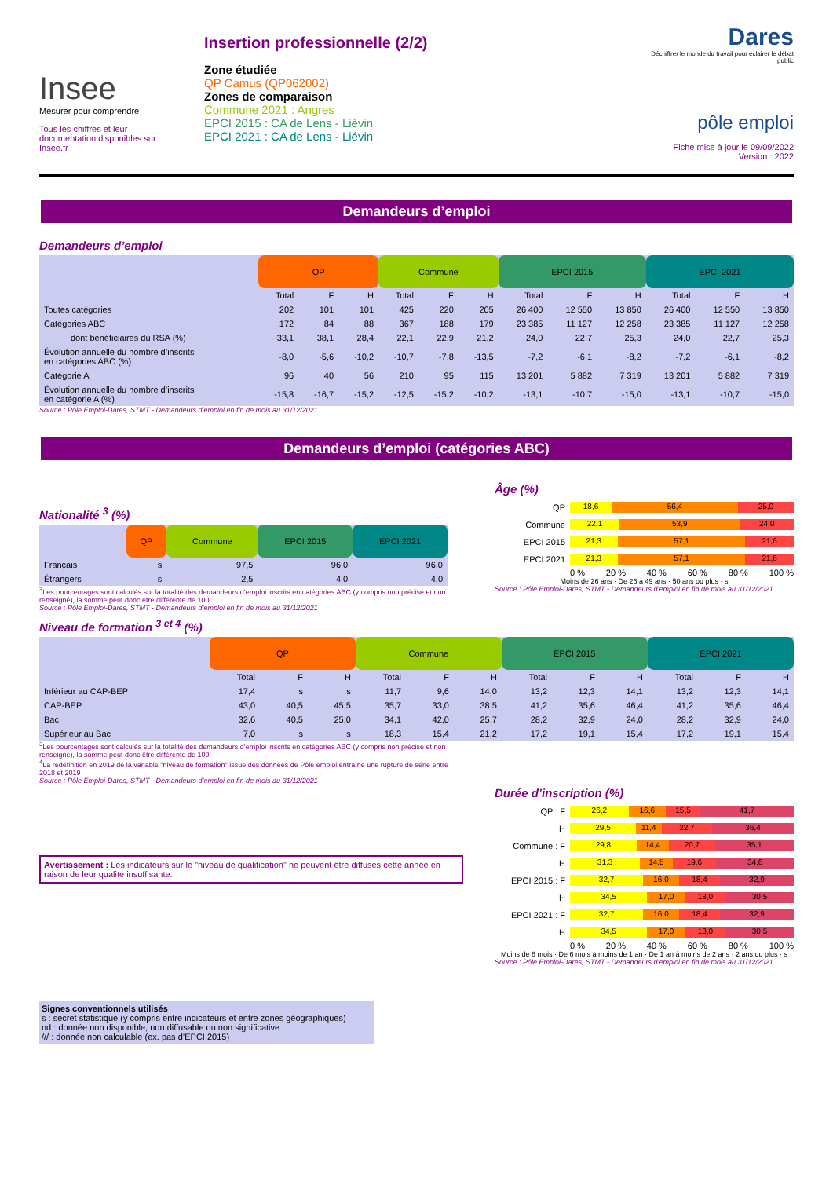Insee
Mesurer pour comprendre
Tous les chiffres et leur documentation disponibles sur Insee.fr
Insertion professionnelle (2/2)
Zone étudiée
QP Camus (QP062002)
Zones de comparaison
Commune 2021 : Angres
EPCI 2015 : CA de Lens - Liévin
EPCI 2021 : CA de Lens - Liévin
Dares
Déchiffrer le monde du travail pour éclairer le débat public
pôle emploi
Fiche mise à jour le 09/09/2022
Version : 2022
Demandeurs d’emploi
Demandeurs d’emploi
| | QP | | | Commune | | | EPCI 2015 | | | EPCI 2021 | | |
| --- | --- | --- | --- | --- | --- | --- | --- | --- | --- | --- | --- | --- |
| | Total | F | H | Total | F | H | Total | F | H | Total | F | H |
| Toutes catégories | 202 | 101 | 101 | 425 | 220 | 205 | 26 400 | 12 550 | 13 850 | 26 400 | 12 550 | 13 850 |
| Catégories ABC | 172 | 84 | 88 | 367 | 188 | 179 | 23 385 | 11 127 | 12 258 | 23 385 | 11 127 | 12 258 |
| dont bénéficiaires du RSA (%) | 33,1 | 38,1 | 28,4 | 22,1 | 22,9 | 21,2 | 24,0 | 22,7 | 25,3 | 24,0 | 22,7 | 25,3 |
| Évolution annuelle du nombre d’inscrits en catégories ABC (%) | -8,0 | -5,6 | -10,2 | -10,7 | -7,8 | -13,5 | -7,2 | -6,1 | -8,2 | -7,2 | -6,1 | -8,2 |
| Catégorie A | 96 | 40 | 56 | 210 | 95 | 115 | 13 201 | 5 882 | 7 319 | 13 201 | 5 882 | 7 319 |
| Évolution annuelle du nombre d’inscrits en catégorie A (%) | -15,8 | -16,7 | -15,2 | -12,5 | -15,2 | -10,2 | -13,1 | -10,7 | -15,0 | -13,1 | -10,7 | -15,0 |
Source : Pôle Emploi-Dares, STMT - Demandeurs d’emploi en fin de mois au 31/12/2021
Demandeurs d’emploi (catégories ABC)
Nationalité <sup>3</sup> (%)
| | QP | Commune | EPCI 2015 | EPCI 2021 |
| --- | --- | --- | --- | --- |
| Français | s | 97,5 | 96,0 | 96,0 |
| Étrangers | s | 2,5 | 4,0 | 4,0 |
<sup>3</sup> Les pourcentages sont calculés sur la totalité des demandeurs d’emploi inscrits en catégories ABC (y compris non précisé et non renseigné), la somme peut donc être différente de 100.
Source : Pôle Emploi-Dares, STMT - Demandeurs d’emploi en fin de mois au 31/12/2021
Âge (%)
QP
18,6 56,4 25,0
Commune
22,1 53,9 24,0
EPCI 2015
21,3 57,1 21,6
EPCI 2021
21,3 57,1 21,6
0 % 20 % 40 % 60 % 80 % 100 %
Moins de 26 ans · De 26 à 49 ans · 50 ans ou plus · s
Source : Pôle Emploi-Dares, STMT - Demandeurs d’emploi en fin de mois au 31/12/2021
Niveau de formation <sup>3 et 4</sup> (%)
| | QP | | | Commune | | | EPCI 2015 | | | EPCI 2021 | | |
| --- | --- | --- | --- | --- | --- | --- | --- | --- | --- | --- | --- | --- |
| | Total | F | H | Total | F | H | Total | F | H | Total | F | H |
| Inférieur au CAP-BEP | 17,4 | s | s | 11,7 | 9,6 | 14,0 | 13,2 | 12,3 | 14,1 | 13,2 | 12,3 | 14,1 |
| CAP-BEP | 43,0 | 40,5 | 45,5 | 35,7 | 33,0 | 38,5 | 41,2 | 35,6 | 46,4 | 41,2 | 35,6 | 46,4 |
| Bac | 32,6 | 40,5 | 25,0 | 34,1 | 42,0 | 25,7 | 28,2 | 32,9 | 24,0 | 28,2 | 32,9 | 24,0 |
| Supérieur au Bac | 7,0 | s | s | 18,3 | 15,4 | 21,2 | 17,2 | 19,1 | 15,4 | 17,2 | 19,1 | 15,4 |
<sup>3</sup> Les pourcentages sont calculés sur la totalité des demandeurs d’emploi inscrits en catégories ABC (y compris non précisé et non renseigné), la somme peut donc être différente de 100.
<sup>4</sup> La redéfinition en 2019 de la variable "niveau de formation" issue des données de Pôle emploi entraîne une rupture de série entre 2018 et 2019
Source : Pôle Emploi-Dares, STMT - Demandeurs d’emploi en fin de mois au 31/12/2021
Avertissement : Les indicateurs sur le "niveau de qualification" ne peuvent être diffusés cette année en raison de leur qualité insuffisante.
Signes conventionnels utilisés
s : secret statistique (y compris entre indicateurs et entre zones géographiques)
nd : donnée non disponible, non diffusable ou non significative
/// : donnée non calculable (ex. pas d’EPCI 2015)
Durée d’inscription (%)
QP : F
26,2 16,6 15,5 41,7
H
29,5 11,4 22,7 36,4
Commune : F
29,8 14,4 20,7 35,1
H
31,3 14,5 19,6 34,6
EPCI 2015 : F
32,7 16,0 18,4 32,9
H
34,5 17,0 18,0 30,5
EPCI 2021 : F
32,7 16,0 18,4 32,9
H
34,5 17,0 18,0 30,5
0 % 20 % 40 % 60 % 80 % 100 %
Moins de 6 mois · De 6 mois à moins de 1 an · De 1 an à moins de 2 ans · 2 ans ou plus · s
Source : Pôle Emploi-Dares, STMT - Demandeurs d’emploi en fin de mois au 31/12/2021